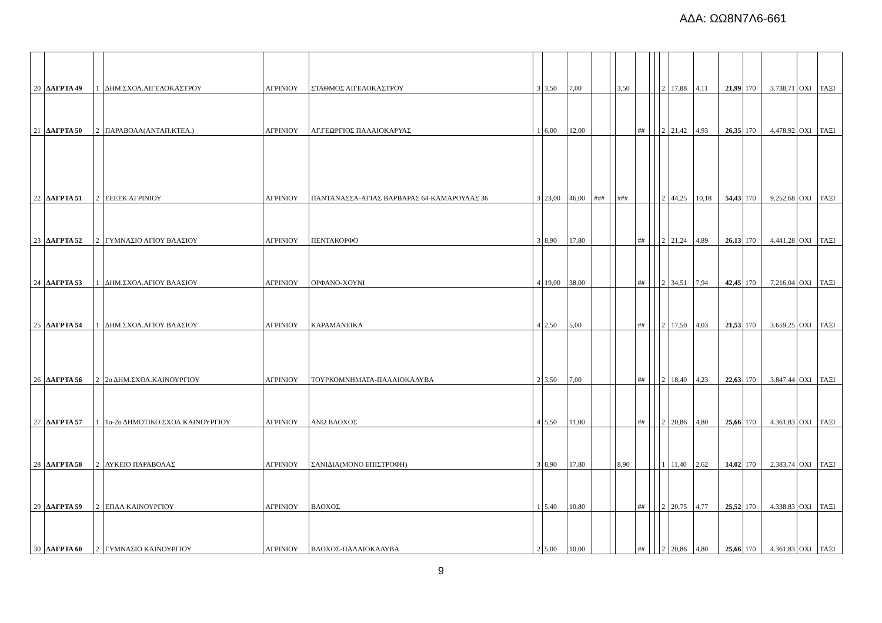ΑΔΑ: ΩΩ8Ν7Λ6-661
| 20 | ΔΑΓΡΤΑ 49 | 1 | ΔΗΜ.ΣΧΟΛ.ΑΙΓΕΛΟΚΑΣΤΡΟΥ | ΑΓΡΙΝΙΟΥ | ΣΤΑΘΜΟΣ ΑΙΓΕΛΟΚΑΣΤΡΟΥ | 3 | 3,50 | 7,00 | | | 3,50 | | | | 2 | 17,88 | 4,11 | 21,99 | 170 | 3.738,71 | ΟΧΙ | ΤΑΞΙ |
| 21 | ΔΑΓΡΤΑ 50 | 2 | ΠΑΡΑΒΟΛΑ(ΑΝΤΑΠ.ΚΤΕΛ.) | ΑΓΡΙΝΙΟΥ | ΑΓ.ΓΕΩΡΓΙΟΣ ΠΑΛΑΙΟΚΑΡΥΑΣ | 1 | 6,00 | 12,00 | | | | ## | | | 2 | 21,42 | 4,93 | 26,35 | 170 | 4.478,92 | ΟΧΙ | ΤΑΞΙ |
| 22 | ΔΑΓΡΤΑ 51 | 2 | ΕΕΕΕΚ ΑΓΡΙΝΙΟΥ | ΑΓΡΙΝΙΟΥ | ΠΑΝΤΑΝΑΣΣΑ-ΑΓΙΑΣ ΒΑΡΒΑΡΑΣ 64-ΚΑΜΑΡΟΥΛΑΣ 36 | 3 | 23,00 | 46,00 | ### | | ### | | | | 2 | 44,25 | 10,18 | 54,43 | 170 | 9.252,68 | ΟΧΙ | ΤΑΞΙ |
| 23 | ΔΑΓΡΤΑ 52 | 2 | ΓΥΜΝΑΣΙΟ ΑΓΙΟΥ ΒΛΑΣΙΟΥ | ΑΓΡΙΝΙΟΥ | ΠΕΝΤΑΚΟΡΦΟ | 3 | 8,90 | 17,80 | | | | ## | | | 2 | 21,24 | 4,89 | 26,13 | 170 | 4.441,28 | ΟΧΙ | ΤΑΞΙ |
| 24 | ΔΑΓΡΤΑ 53 | 1 | ΔΗΜ.ΣΧΟΛ.ΑΓΙΟΥ ΒΛΑΣΙΟΥ | ΑΓΡΙΝΙΟΥ | ΟΡΦΑΝΟ-ΧΟΥΝΙ | 4 | 19,00 | 38,00 | | | | ## | | | 2 | 34,51 | 7,94 | 42,45 | 170 | 7.216,04 | ΟΧΙ | ΤΑΞΙ |
| 25 | ΔΑΓΡΤΑ 54 | 1 | ΔΗΜ.ΣΧΟΛ.ΑΓΙΟΥ ΒΛΑΣΙΟΥ | ΑΓΡΙΝΙΟΥ | ΚΑΡΑΜΑΝΕΙΚΑ | 4 | 2,50 | 5,00 | | | | ## | | | 2 | 17,50 | 4,03 | 21,53 | 170 | 3.659,25 | ΟΧΙ | ΤΑΞΙ |
| 26 | ΔΑΓΡΤΑ 56 | 2 | 2ο ΔΗΜ.ΣΧΟΛ.ΚΑΙΝΟΥΡΓΙΟΥ | ΑΓΡΙΝΙΟΥ | ΤΟΥΡΚΟΜΝΗΜΑΤΑ-ΠΑΛΑΙΟΚΑΛΥΒΑ | 2 | 3,50 | 7,00 | | | | ## | | | 2 | 18,40 | 4,23 | 22,63 | 170 | 3.847,44 | ΟΧΙ | ΤΑΞΙ |
| 27 | ΔΑΓΡΤΑ 57 | 1 | 1ο-2ο ΔΗΜΟΤΙΚΟ ΣΧΟΛ.ΚΑΙΝΟΥΡΓΙΟΥ | ΑΓΡΙΝΙΟΥ | ΑΝΩ ΒΛΟΧΟΣ | 4 | 5,50 | 11,00 | | | | ## | | | 2 | 20,86 | 4,80 | 25,66 | 170 | 4.361,83 | ΟΧΙ | ΤΑΞΙ |
| 28 | ΔΑΓΡΤΑ 58 | 2 | ΛΥΚΕΙΟ ΠΑΡΑΒΟΛΑΣ | ΑΓΡΙΝΙΟΥ | ΣΑΝΙΔΙΑ(ΜΟΝΟ ΕΠΙΣΤΡΟΦΗ) | 3 | 8,90 | 17,80 | | | 8,90 | | | | 1 | 11,40 | 2,62 | 14,02 | 170 | 2.383,74 | ΟΧΙ | ΤΑΞΙ |
| 29 | ΔΑΓΡΤΑ 59 | 2 | ΕΠΑΛ ΚΑΙΝΟΥΡΓΙΟΥ | ΑΓΡΙΝΙΟΥ | ΒΛΟΧΟΣ | 1 | 5,40 | 10,80 | | | | ## | | | 2 | 20,75 | 4,77 | 25,52 | 170 | 4.338,83 | ΟΧΙ | ΤΑΞΙ |
| 30 | ΔΑΓΡΤΑ 60 | 2 | ΓΥΜΝΑΣΙΟ ΚΑΙΝΟΥΡΓΙΟΥ | ΑΓΡΙΝΙΟΥ | ΒΛΟΧΟΣ-ΠΑΛΑΙΟΚΑΛΥΒΑ | 2 | 5,00 | 10,00 | | | | ## | | | 2 | 20,86 | 4,80 | 25,66 | 170 | 4.361,83 | ΟΧΙ | ΤΑΞΙ |
9